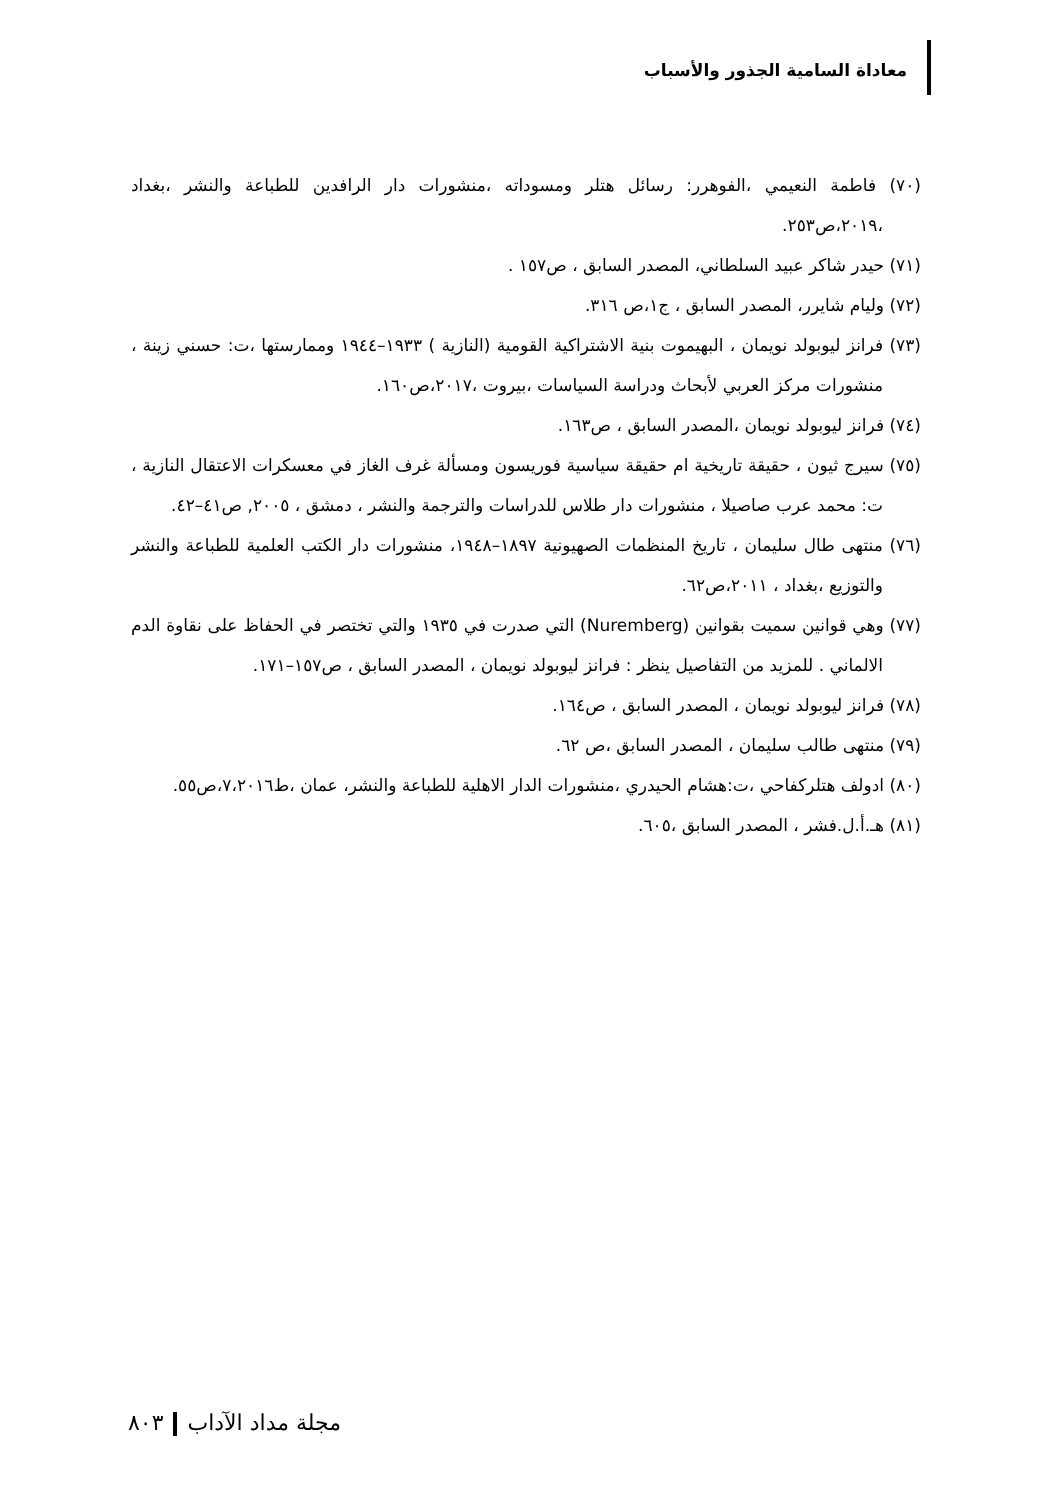معاداة السامية الجذور والأسباب
(٧٠) فاطمة النعيمي ،الفوهرر: رسائل هتلر ومسوداته ،منشورات دار الرافدين للطباعة والنشر ،بغداد ،٢٠١٩،ص٢٥٣.
(٧١) حيدر شاكر عبيد السلطاني، المصدر السابق ، ص١٥٧ .
(٧٢) وليام شايرر، المصدر السابق ، ج١،ص ٣١٦.
(٧٣) فرانز ليوبولد نويمان ، البهيموت بنية الاشتراكية القومية (النازية ) ١٩٣٣–١٩٤٤ وممارستها ،ت: حسني زينة ، منشورات مركز العربي لأبحاث ودراسة السياسات ،بيروت ،٢٠١٧،ص١٦٠.
(٧٤) فرانز ليوبولد نويمان ،المصدر السابق ، ص١٦٣.
(٧٥) سيرج ثيون ، حقيقة تاريخية ام حقيقة سياسية فوريسون ومسألة غرف الغاز في معسكرات الاعتقال النازية ، ت: محمد عرب صاصيلا ، منشورات دار طلاس للدراسات والترجمة والنشر ، دمشق ، ٢٠٠٥, ص٤١–٤٢.
(٧٦) منتهى طال سليمان ، تاريخ المنظمات الصهيونية ١٨٩٧–١٩٤٨، منشورات دار الكتب العلمية للطباعة والنشر والتوزيع ،بغداد ، ٢٠١١،ص٦٢.
(٧٧) وهي قوانين سميت بقوانين (Nuremberg) التي صدرت في ١٩٣٥ والتي تختصر في الحفاظ على نقاوة الدم الالماني . للمزيد من التفاصيل ينظر : فرانز ليوبولد نويمان ، المصدر السابق ، ص١٥٧–١٧١.
(٧٨) فرانز ليوبولد نويمان ، المصدر السابق ، ص١٦٤.
(٧٩) منتهى طالب سليمان ، المصدر السابق ،ص ٦٢.
(٨٠) ادولف هتلركفاحي ،ت:هشام الحيدري ،منشورات الدار الاهلية للطباعة والنشر، عمان ،ط٧،٢٠١٦،ص٥٥.
(٨١) هـ.أ.ل.فشر ، المصدر السابق ،٦٠٥.
مجلة مداد الآداب ٨٠٣